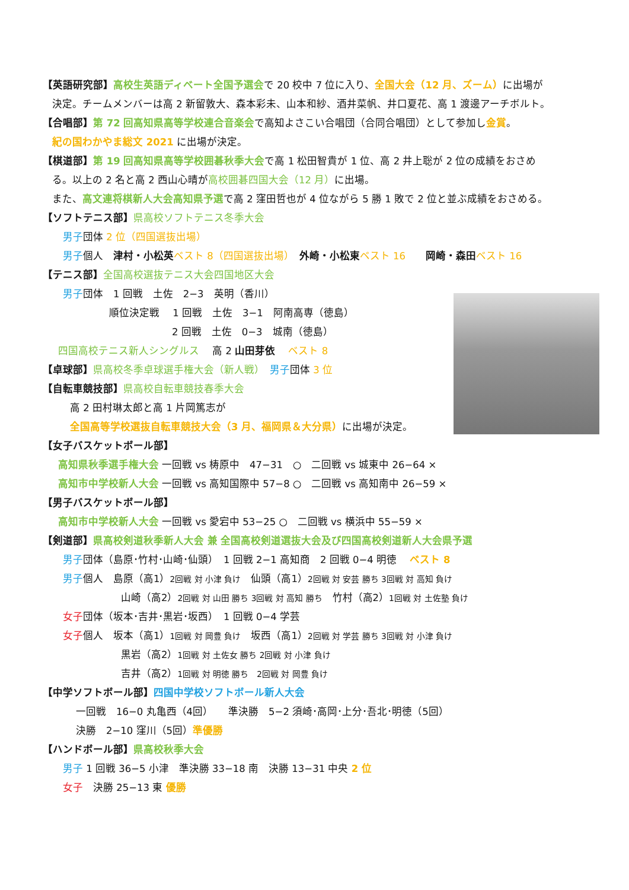【英語研究部】高校生英語ディベート全国予選会で 20 校中 7 位に入り、全国大会（12 月、ズーム）に出場が
決定。チームメンバーは高 2 新留敦大、森本彩未、山本和紗、酒井菜帆、井口夏花、高 1 渡邊アーチボルト。
【合唱部】第 72 回高知県高等学校連合音楽会で高知よさこい合唱団（合同合唱団）として参加し金賞。
紀の国わかやま総文 2021 に出場が決定。
【棋道部】第 19 回高知県高等学校囲碁秋季大会で高 1 松田智貴が 1 位、高 2 井上聡が 2 位の成績をおさめ
る。以上の 2 名と高 2 西山心晴が高校囲碁四国大会（12 月）に出場。
また、高文連将棋新人大会高知県予選で高 2 窪田哲也が 4 位ながら 5 勝 1 敗で 2 位と並ぶ成績をおさめる。
【ソフトテニス部】県高校ソフトテニス冬季大会
男子団体 2 位（四国選抜出場）
男子個人　津村・小松英 ベスト 8（四国選抜出場）　外崎・小松東 ベスト 16　　岡崎・森田 ベスト 16
【テニス部】全国高校選抜テニス大会四国地区大会
男子団体　1 回戦　土佐　2−3　英明（香川）
順位決定戦　 1 回戦　土佐　3−1　阿南高専（徳島）
2 回戦　土佐　0−3　城南（徳島）
四国高校テニス新人シングルス　 高 2 山田芽依　 ベスト 8
【卓球部】県高校冬季卓球選手権大会（新人戦）　男子団体 3 位
【自転車競技部】県高校自転車競技春季大会
高 2 田村琳太郎と高 1 片岡篤志が
全国高等学校選抜自転車競技大会（3 月、福岡県＆大分県）に出場が決定。
【女子バスケットボール部】
高知県秋季選手権大会 一回戦 vs 梼原中　47−31　○　二回戦 vs 城東中 26−64 ×
高知市中学校新人大会 一回戦 vs 高知国際中 57−8 ○　二回戦 vs 高知南中 26−59 ×
【男子バスケットボール部】
高知市中学校新人大会 一回戦 vs 愛宕中 53−25 ○　二回戦 vs 横浜中 55−59 ×
【剣道部】県高校剣道秋季新人大会 兼 全国高校剣道選抜大会及び四国高校剣道新人大会県予選
男子団体（島原･竹村･山崎･仙頭）　1 回戦 2−1 高知商　2 回戦 0−4 明徳　 ベスト 8
男子個人　島原（高1）2回戦 対 小津 負け　仙頭（高1）2回戦 対 安芸 勝ち 3回戦 対 高知 負け
山崎（高2）2回戦 対 山田 勝ち 3回戦 対 高知 勝ち　竹村（高2）1回戦 対 土佐塾 負け
女子団体（坂本･吉井･黒岩･坂西）　1 回戦 0−4 学芸
女子個人　坂本（高1）1回戦 対 岡豊 負け　坂西（高1）2回戦 対 学芸 勝ち 3回戦 対 小津 負け
黒岩（高2）1回戦 対 土佐女 勝ち 2回戦 対 小津 負け
吉井（高2）1回戦 対 明徳 勝ち　2回戦 対 岡豊 負け
【中学ソフトボール部】四国中学校ソフトボール新人大会
一回戦　16−0 丸亀西（4回）　　準決勝　5−2 須崎･高岡･上分･吾北･明徳（5回）
決勝　2−10 窪川（5回）準優勝
【ハンドボール部】県高校秋季大会
男子 1 回戦 36−5 小津　準決勝 33−18 南　決勝 13−31 中央 2 位
女子　決勝 25−13 東 優勝